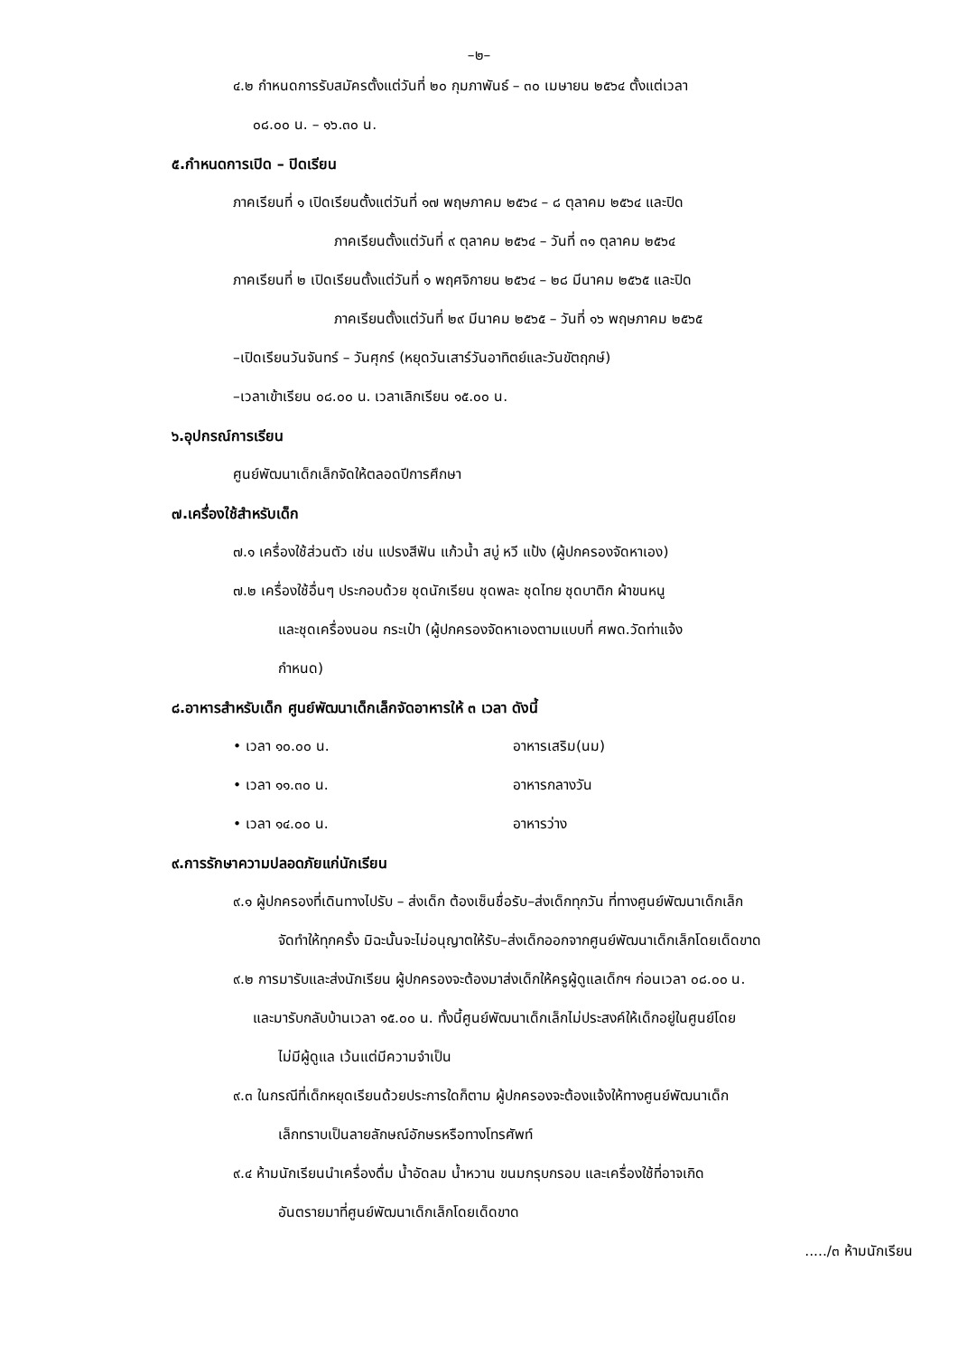–๒–
๔.๒ กำหนดการรับสมัครตั้งแต่วันที่ ๒๐ กุมภาพันธ์ – ๓๐ เมษายน ๒๕๖๔ ตั้งแต่เวลา
๐๘.๐๐ น. – ๑๖.๓๐ น.
๕.กำหนดการเปิด – ปิดเรียน
ภาคเรียนที่ ๑ เปิดเรียนตั้งแต่วันที่ ๑๗ พฤษภาคม ๒๕๖๔ – ๘ ตุลาคม ๒๕๖๔ และปิด
ภาคเรียนตั้งแต่วันที่ ๙ ตุลาคม ๒๕๖๔ – วันที่ ๓๑ ตุลาคม ๒๕๖๔
ภาคเรียนที่ ๒ เปิดเรียนตั้งแต่วันที่ ๑ พฤศจิกายน ๒๕๖๔ – ๒๘ มีนาคม ๒๕๖๕ และปิด
ภาคเรียนตั้งแต่วันที่ ๒๙ มีนาคม ๒๕๖๕ – วันที่ ๑๖ พฤษภาคม ๒๕๖๕
–เปิดเรียนวันจันทร์ – วันศุกร์ (หยุดวันเสาร์วันอาทิตย์และวันขัตฤกษ์)
–เวลาเข้าเรียน ๐๘.๐๐ น. เวลาเลิกเรียน ๑๕.๐๐ น.
๖.อุปกรณ์การเรียน
ศูนย์พัฒนาเด็กเล็กจัดให้ตลอดปีการศึกษา
๗.เครื่องใช้สำหรับเด็ก
๗.๑ เครื่องใช้ส่วนตัว เช่น แปรงสีฟัน แก้วน้ำ สบู่ หวี แป้ง (ผู้ปกครองจัดหาเอง)
๗.๒ เครื่องใช้อื่นๆ ประกอบด้วย ชุดนักเรียน ชุดพละ ชุดไทย ชุดบาติก ผ้าขนหนู
และชุดเครื่องนอน กระเป๋า (ผู้ปกครองจัดหาเองตามแบบที่ ศพด.วัดท่าแจ้ง
กำหนด)
๘.อาหารสำหรับเด็ก ศูนย์พัฒนาเด็กเล็กจัดอาหารให้ ๓ เวลา ดังนี้
• เวลา ๑๐.๐๐ น. อาหารเสริม(นม)
• เวลา ๑๑.๓๐ น. อาหารกลางวัน
• เวลา ๑๔.๐๐ น. อาหารว่าง
๙.การรักษาความปลอดภัยแก่นักเรียน
๙.๑ ผู้ปกครองที่เดินทางไปรับ – ส่งเด็ก ต้องเซ็นชื่อรับ–ส่งเด็กทุกวัน ที่ทางศูนย์พัฒนาเด็กเล็ก
จัดทำให้ทุกครั้ง มิฉะนั้นจะไม่อนุญาตให้รับ–ส่งเด็กออกจากศูนย์พัฒนาเด็กเล็กโดยเด็ดขาด
๙.๒ การมารับและส่งนักเรียน ผู้ปกครองจะต้องมาส่งเด็กให้ครูผู้ดูแลเด็กฯ ก่อนเวลา ๐๘.๐๐ น.
และมารับกลับบ้านเวลา ๑๕.๐๐ น. ทั้งนี้ศูนย์พัฒนาเด็กเล็กไม่ประสงค์ให้เด็กอยู่ในศูนย์โดย
ไม่มีผู้ดูแล เว้นแต่มีความจำเป็น
๙.๓ ในกรณีที่เด็กหยุดเรียนด้วยประการใดก็ตาม ผู้ปกครองจะต้องแจ้งให้ทางศูนย์พัฒนาเด็ก
เล็กทราบเป็นลายลักษณ์อักษรหรือทางโทรศัพท์
๙.๔ ห้ามนักเรียนนำเครื่องดื่ม น้ำอัดลม น้ำหวาน ขนมกรุบกรอบ และเครื่องใช้ที่อาจเกิด
อันตรายมาที่ศูนย์พัฒนาเด็กเล็กโดยเด็ดขาด
...../๓ ห้ามนักเรียน